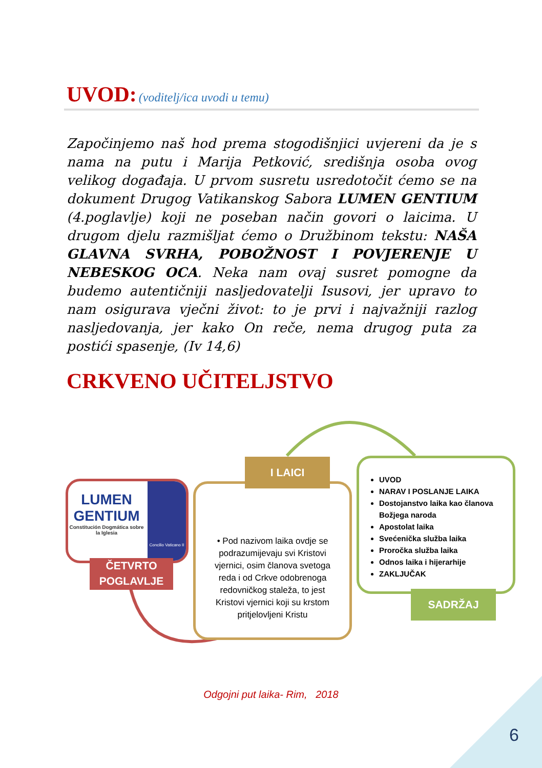UVOD: (voditelj/ica uvodi u temu)
Započinjemo naš hod prema stogodišnjici uvjereni da je s nama na putu i Marija Petković, središnja osoba ovog velikog događaja. U prvom susretu usredotočit ćemo se na dokument Drugog Vatikanskog Sabora LUMEN GENTIUM (4.poglavlje) koji ne poseban način govori o laicima. U drugom djelu razmišljat ćemo o Družbinom tekstu: NAŠA GLAVNA SVRHA, POBOŽNOST I POVJERENJE U NEBESKOG OCA. Neka nam ovaj susret pomogne da budemo autentičniji nasljedovatelji Isusovi, jer upravo to nam osigurava vječni život: to je prvi i najvažniji razlog nasljedovanja, jer kako On reče, nema drugog puta za postići spasenje, (Iv 14,6)
CRKVENO UČITELJSTVO
LUMEN
GENTIUM
Constitución Dogmática sobre la Iglesia
Concilio Vaticano II
ČETVRTO
POGLAVLJE
• Pod nazivom laika ovdje se podrazumijevaju svi Kristovi vjernici, osim članova svetoga reda i od Crkve odobrenoga redovničkog staleža, to jest Kristovi vjernici koji su krstom pritjelovljeni Kristu
I LAICI
UVOD
NARAV I POSLANJE LAIKA
Dostojanstvo laika kao članova Božjega naroda
Apostolat laika
Svećenička služba laika
Proročka služba laika
Odnos laika i hijerarhije
ZAKLJUČAK
SADRŽAJ
Odgojni put laika- Rim, 2018
6